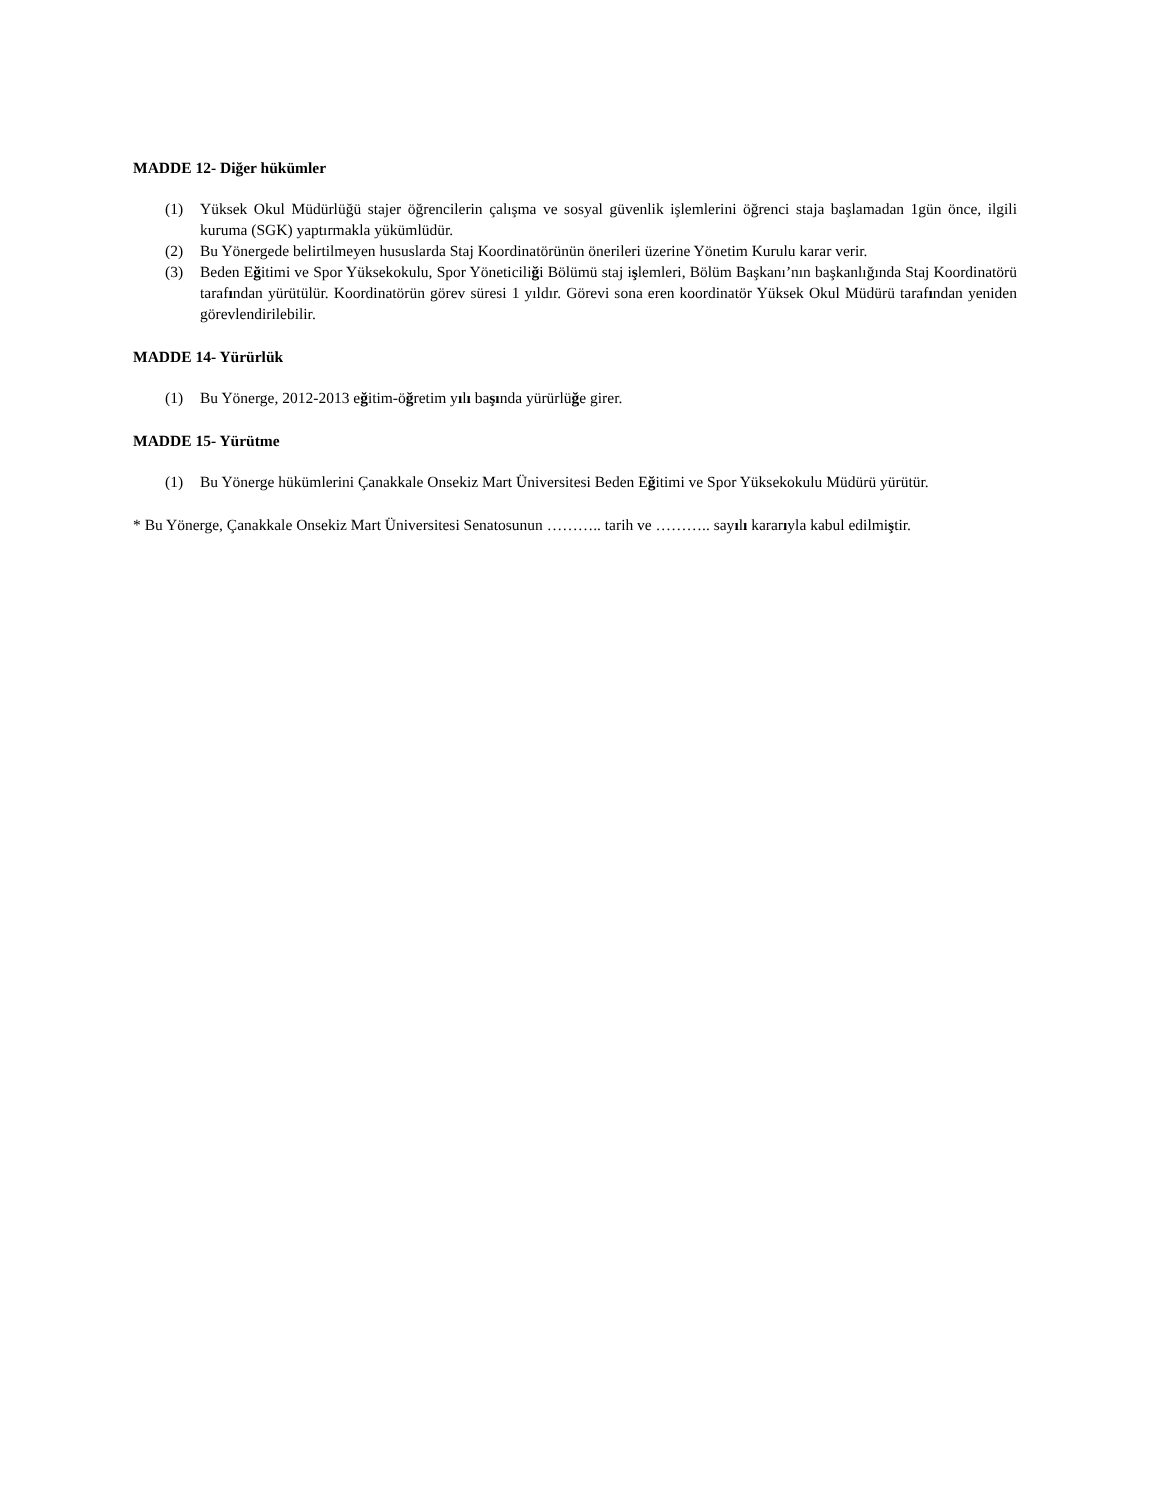MADDE 12- Diğer hükümler
(1) Yüksek Okul Müdürlüğü stajer öğrencilerin çalışma ve sosyal güvenlik işlemlerini öğrenci staja başlamadan 1gün önce, ilgili kuruma (SGK) yaptırmakla yükümlüdür.
(2) Bu Yönergede belirtilmeyen hususlarda Staj Koordinatörünün önerileri üzerine Yönetim Kurulu karar verir.
(3) Beden Eğitimi ve Spor Yüksekokulu, Spor Yöneticiliği Bölümü staj işlemleri, Bölüm Başkanı’nın başkanlığında Staj Koordinatörü tarafından yürütülür. Koordinatörün görev süresi 1 yıldır. Görevi sona eren koordinatör Yüksek Okul Müdürü tarafından yeniden görevlendirilebilir.
MADDE 14- Yürürlük
(1) Bu Yönerge, 2012-2013 eğitim-öğretim yılı başında yürürlüğe girer.
MADDE 15- Yürütme
(1) Bu Yönerge hükümlerini Çanakkale Onsekiz Mart Üniversitesi Beden Eğitimi ve Spor Yüksekokulu Müdürü yürütür.
* Bu Yönerge, Çanakkale Onsekiz Mart Üniversitesi Senatosunun ……….. tarih ve ……….. sayılı kararıyla kabul edilmiştir.